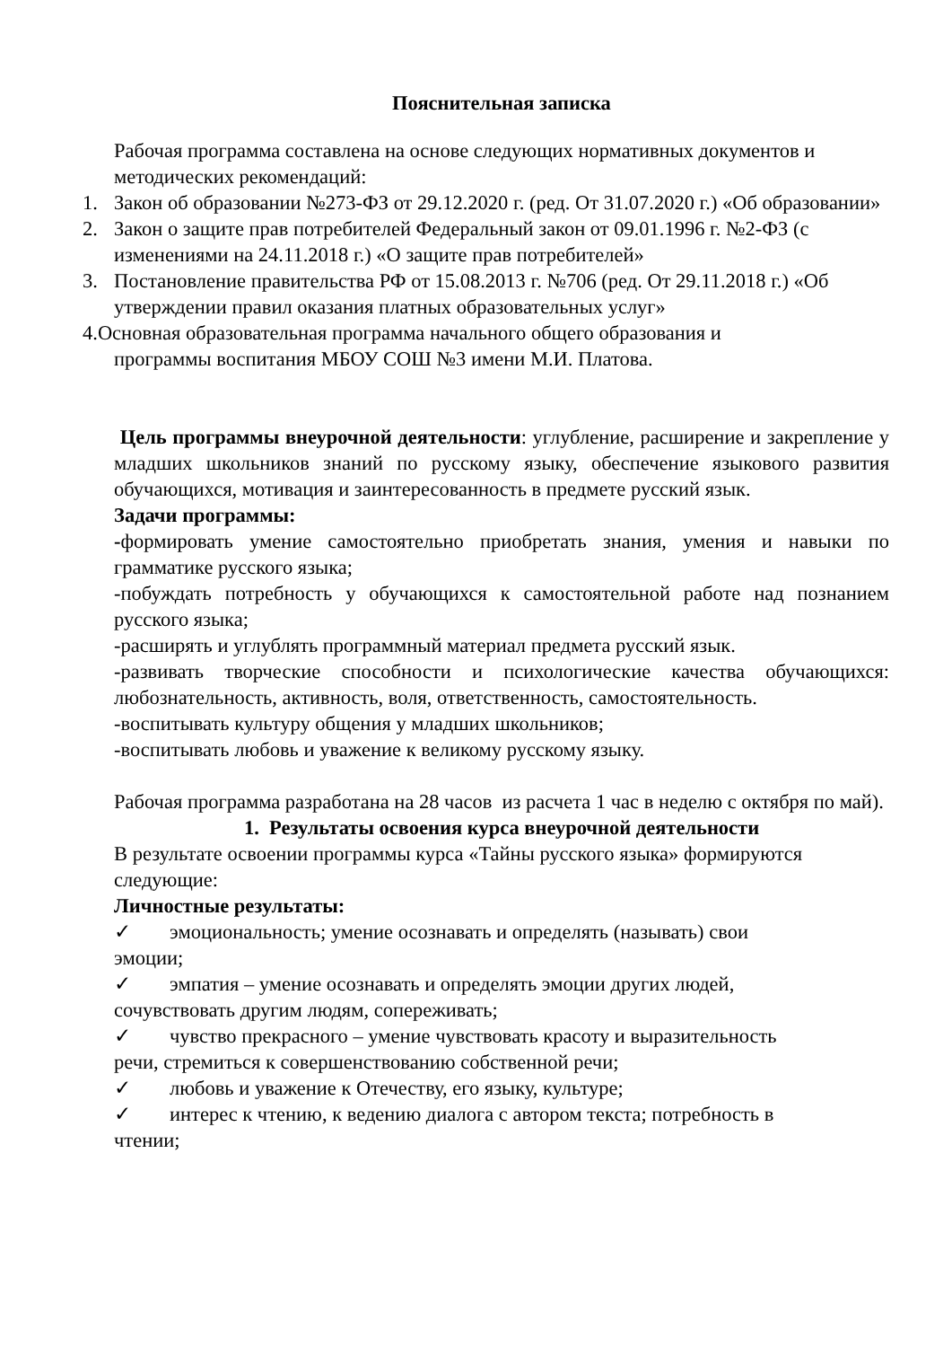Пояснительная записка
Рабочая программа составлена на основе следующих нормативных документов и методических рекомендаций:
1. Закон об образовании №273-ФЗ от 29.12.2020 г. (ред. От 31.07.2020 г.) «Об образовании»
2. Закон о защите прав потребителей Федеральный закон от 09.01.1996 г. №2-ФЗ (с изменениями на 24.11.2018 г.) «О защите прав потребителей»
3. Постановление правительства РФ от 15.08.2013 г. №706 (ред. От 29.11.2018 г.) «Об утверждении правил оказания платных образовательных услуг»
4.Основная образовательная программа начального общего образования и
программы воспитания МБОУ СОШ №3 имени М.И. Платова.
Цель программы внеурочной деятельности: углубление, расширение и закрепление у младших школьников знаний по русскому языку, обеспечение языкового развития обучающихся, мотивация и заинтересованность в предмете русский язык.
Задачи программы:
-формировать умение самостоятельно приобретать знания, умения и навыки по грамматике русского языка;
-побуждать потребность у обучающихся к самостоятельной работе над познанием русского языка;
-расширять и углублять программный материал предмета русский язык.
-развивать творческие способности и психологические качества обучающихся: любознательность, активность, воля, ответственность, самостоятельность.
-воспитывать культуру общения у младших школьников;
-воспитывать любовь и уважение к великому русскому языку.
Рабочая программа разработана на 28 часов из расчета 1 час в неделю с октября по май).
1. Результаты освоения курса внеурочной деятельности
В результате освоении программы курса «Тайны русского языка» формируются следующие:
Личностные результаты:
✓ эмоциональность; умение осознавать и определять (называть) свои
эмоции;
✓ эмпатия – умение осознавать и определять эмоции других людей,
сочувствовать другим людям, сопереживать;
✓ чувство прекрасного – умение чувствовать красоту и выразительность
речи, стремиться к совершенствованию собственной речи;
✓ любовь и уважение к Отечеству, его языку, культуре;
✓ интерес к чтению, к ведению диалога с автором текста; потребность в
чтении;